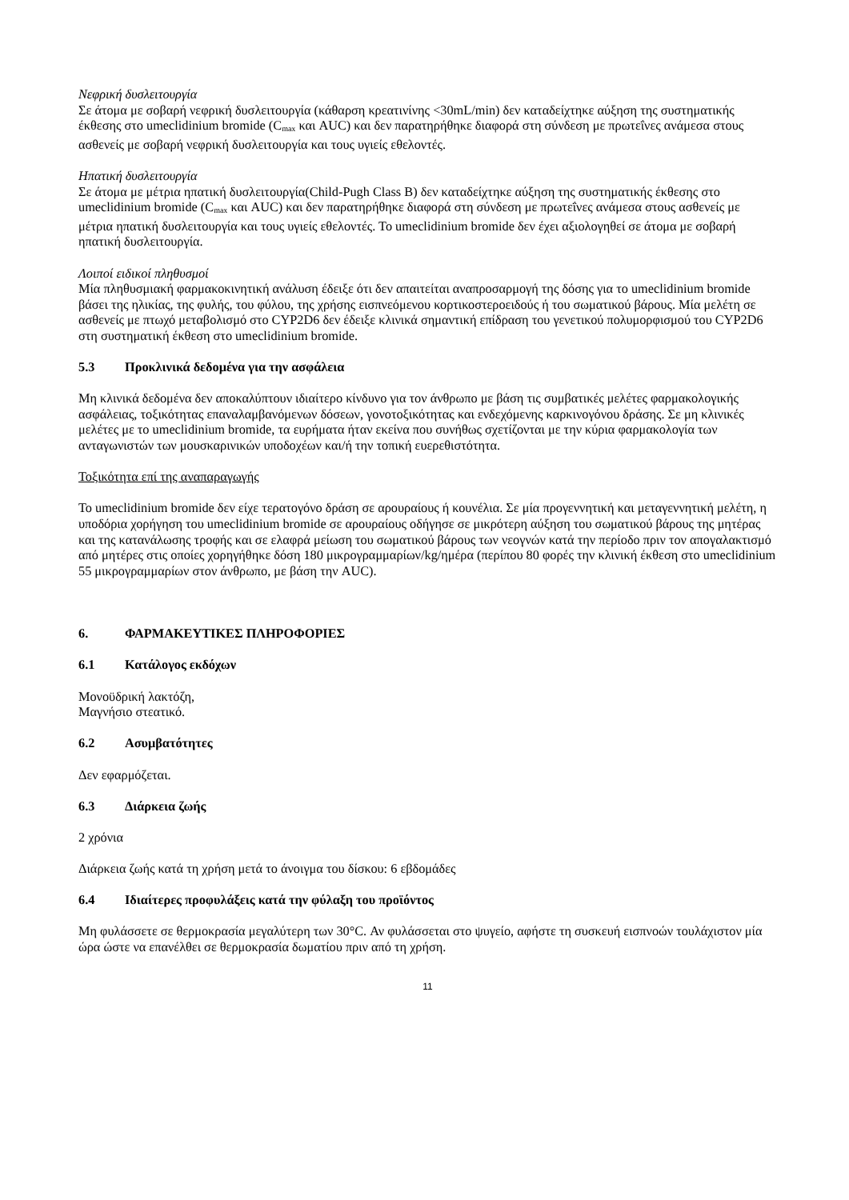Νεφρική δυσλειτουργία
Σε άτομα με σοβαρή νεφρική δυσλειτουργία (κάθαρση κρεατινίνης <30mL/min) δεν καταδείχτηκε αύξηση της συστηματικής έκθεσης στο umeclidinium bromide (C<sub>max</sub> και AUC) και δεν παρατηρήθηκε διαφορά στη σύνδεση με πρωτεΐνες ανάμεσα στους ασθενείς με σοβαρή νεφρική δυσλειτουργία και τους υγιείς εθελοντές.
Ηπατική δυσλειτουργία
Σε άτομα με μέτρια ηπατική δυσλειτουργία(Child-Pugh Class B) δεν καταδείχτηκε αύξηση της συστηματικής έκθεσης στο umeclidinium bromide (C<sub>max</sub> και AUC) και δεν παρατηρήθηκε διαφορά στη σύνδεση με πρωτεΐνες ανάμεσα στους ασθενείς με μέτρια ηπατική δυσλειτουργία και τους υγιείς εθελοντές. Το umeclidinium bromide δεν έχει αξιολογηθεί σε άτομα με σοβαρή ηπατική δυσλειτουργία.
Λοιποί ειδικοί πληθυσμοί
Μία πληθυσμιακή φαρμακοκινητική ανάλυση έδειξε ότι δεν απαιτείται αναπροσαρμογή της δόσης για το umeclidinium bromide βάσει της ηλικίας, της φυλής, του φύλου, της χρήσης εισπνεόμενου κορτικοστεροειδούς ή του σωματικού βάρους. Μία μελέτη σε ασθενείς με πτωχό μεταβολισμό στο CYP2D6 δεν έδειξε κλινικά σημαντική επίδραση του γενετικού πολυμορφισμού του CYP2D6 στη συστηματική έκθεση στο umeclidinium bromide.
5.3 Προκλινικά δεδομένα για την ασφάλεια
Μη κλινικά δεδομένα δεν αποκαλύπτουν ιδιαίτερο κίνδυνο για τον άνθρωπο με βάση τις συμβατικές μελέτες φαρμακολογικής ασφάλειας, τοξικότητας επαναλαμβανόμενων δόσεων, γονοτοξικότητας και ενδεχόμενης καρκινογόνου δράσης. Σε μη κλινικές μελέτες με το umeclidinium bromide, τα ευρήματα ήταν εκείνα που συνήθως σχετίζονται με την κύρια φαρμακολογία των ανταγωνιστών των μουσκαρινικών υποδοχέων και/ή την τοπική ευερεθιστότητα.
Τοξικότητα επί της αναπαραγωγής
Το umeclidinium bromide δεν είχε τερατογόνο δράση σε αρουραίους ή κουνέλια. Σε μία προγεννητική και μεταγεννητική μελέτη, η υποδόρια χορήγηση του umeclidinium bromide σε αρουραίους οδήγησε σε μικρότερη αύξηση του σωματικού βάρους της μητέρας και της κατανάλωσης τροφής και σε ελαφρά μείωση του σωματικού βάρους των νεογνών κατά την περίοδο πριν τον απογαλακτισμό από μητέρες στις οποίες χορηγήθηκε δόση 180 μικρογραμμαρίων/kg/ημέρα (περίπου 80 φορές την κλινική έκθεση στο umeclidinium 55 μικρογραμμαρίων στον άνθρωπο, με βάση την AUC).
6. ΦΑΡΜΑΚΕΥΤΙΚΕΣ ΠΛΗΡΟΦΟΡΙΕΣ
6.1 Κατάλογος εκδόχων
Μονοϋδρική λακτόζη,
Μαγνήσιο στεατικό.
6.2 Ασυμβατότητες
Δεν εφαρμόζεται.
6.3 Διάρκεια ζωής
2 χρόνια
Διάρκεια ζωής κατά τη χρήση μετά το άνοιγμα του δίσκου: 6 εβδομάδες
6.4 Ιδιαίτερες προφυλάξεις κατά την φύλαξη του προϊόντος
Μη φυλάσσετε σε θερμοκρασία μεγαλύτερη των 30°C. Αν φυλάσσεται στο ψυγείο, αφήστε τη συσκευή εισπνοών τουλάχιστον μία ώρα ώστε να επανέλθει σε θερμοκρασία δωματίου πριν από τη χρήση.
11